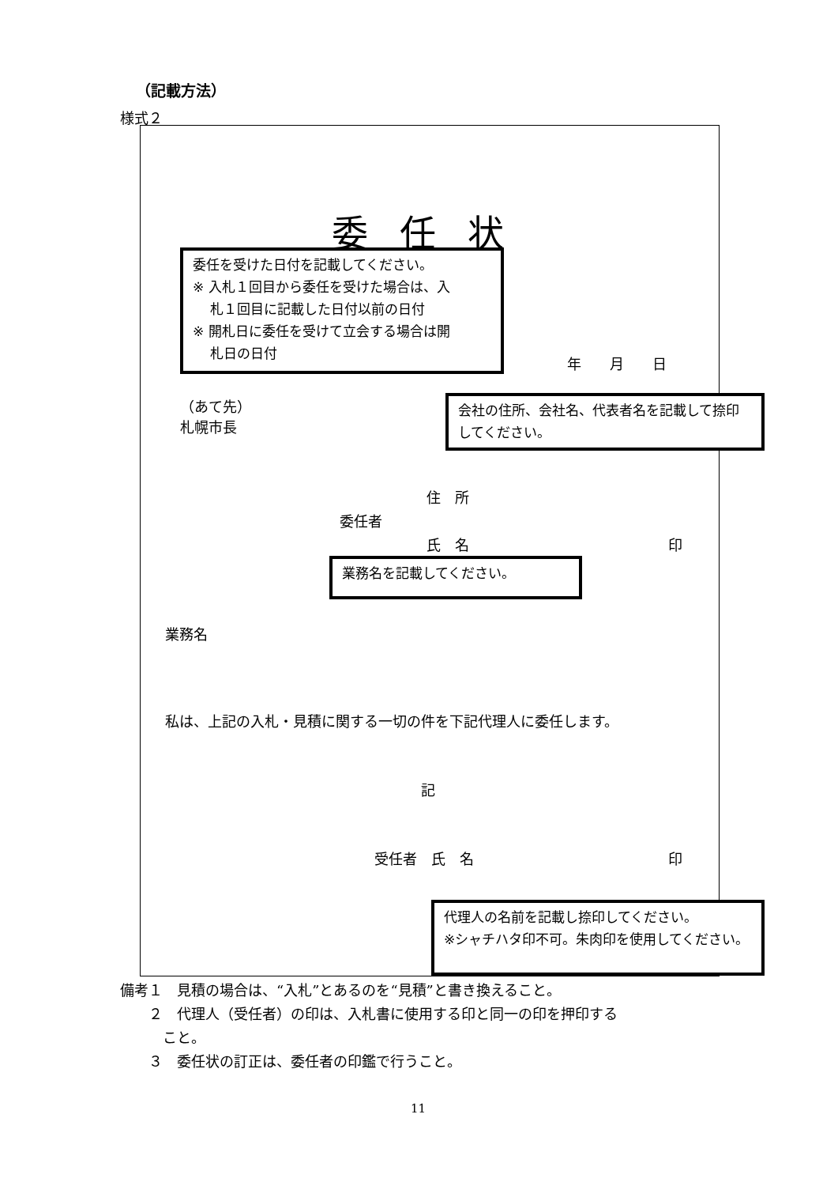（記載方法）
様式２
委任状
委任を受けた日付を記載してください。
※ 入札１回目から委任を受けた場合は、入
　 札１回目に記載した日付以前の日付
※ 開札日に委任を受けて立会する場合は開
　 札日の日付
年　　月　　日
（あて先）
札幌市長
会社の住所、会社名、代表者名を記載して捺印してください。
住　所
委任者
氏　名 印
業務名を記載してください。
業務名
私は、上記の入札・見積に関する一切の件を下記代理人に委任します。
記
受任者　氏　名 印
代理人の名前を記載し捺印してください。
※シャチハタ印不可。朱肉印を使用してください。
備考１　見積の場合は、“入札”とあるのを“見積”と書き換えること。
　　２　代理人（受任者）の印は、入札書に使用する印と同一の印を押印する
　　　こと。
　　３　委任状の訂正は、委任者の印鑑で行うこと。
11